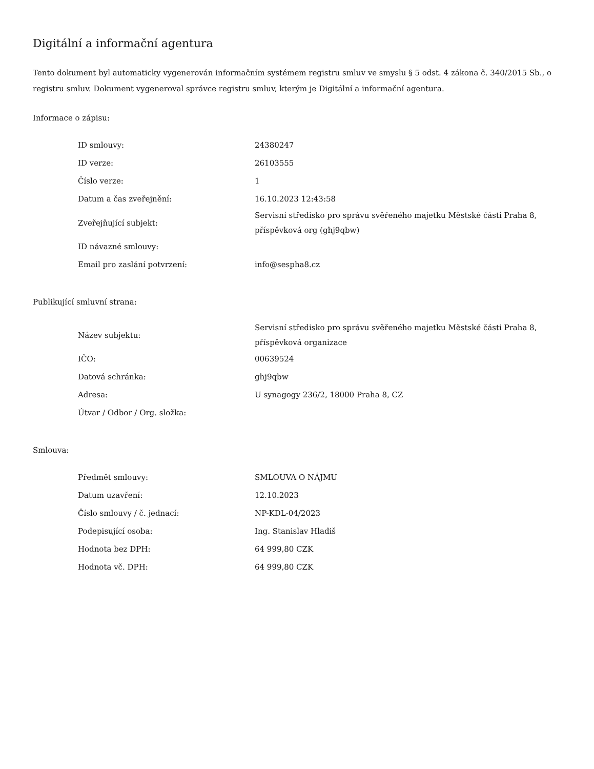Digitální a informační agentura
Tento dokument byl automaticky vygenerován informačním systémem registru smluv ve smyslu § 5 odst. 4 zákona č. 340/2015 Sb., o registru smluv. Dokument vygeneroval správce registru smluv, kterým je Digitální a informační agentura.
Informace o zápisu:
| ID smlouvy: | 24380247 |
| ID verze: | 26103555 |
| Číslo verze: | 1 |
| Datum a čas zveřejnění: | 16.10.2023 12:43:58 |
| Zveřejňující subjekt: | Servisní středisko pro správu svěřeného majetku Městské části Praha 8, příspěvková org (ghj9qbw) |
| ID návazné smlouvy: | |
| Email pro zaslání potvrzení: | info@sespha8.cz |
Publikující smluvní strana:
| Název subjektu: | Servisní středisko pro správu svěřeného majetku Městské části Praha 8, příspěvková organizace |
| IČO: | 00639524 |
| Datová schránka: | ghj9qbw |
| Adresa: | U synagogy 236/2, 18000 Praha 8, CZ |
| Útvar / Odbor / Org. složka: | |
Smlouva:
| Předmět smlouvy: | SMLOUVA O NÁJMU |
| Datum uzavření: | 12.10.2023 |
| Číslo smlouvy / č. jednací: | NP-KDL-04/2023 |
| Podepisující osoba: | Ing. Stanislav Hladiš |
| Hodnota bez DPH: | 64 999,80 CZK |
| Hodnota vč. DPH: | 64 999,80 CZK |